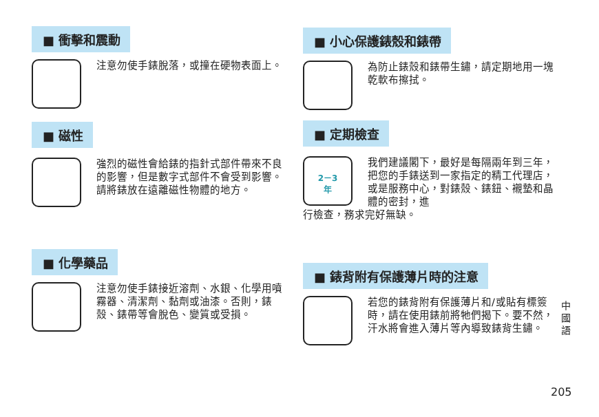■ 衝擊和震動
注意勿使手錶脫落，或撞在硬物表面上。
■ 磁性
強烈的磁性會給錶的指針式部件帶來不良的影響，但是數字式部件不會受到影響。請將錶放在遠離磁性物體的地方。
■ 化學藥品
注意勿使手錶接近溶劑、水銀、化學用噴霧器、清潔劑、黏劑或油漆。否則，錶殼、錶帶等會脫色、變質或受損。
■ 小心保護錶殼和錶帶
為防止錶殼和錶帶生鏽，請定期地用一塊乾軟布擦拭。
■ 定期檢查
2－3
年
我們建議閣下，最好是每隔兩年到三年，把您的手錶送到一家指定的精工代理店，或是服務中心，對錶殼、錶鈕、襯墊和晶體的密封，進
行檢查，務求完好無缺。
■ 錶背附有保護薄片時的注意
若您的錶背附有保護薄片和/或貼有標簽時，請在使用錶前將牠們揭下。要不然，汗水將會進入薄片等內導致錶背生鏽。
中
國
語
205